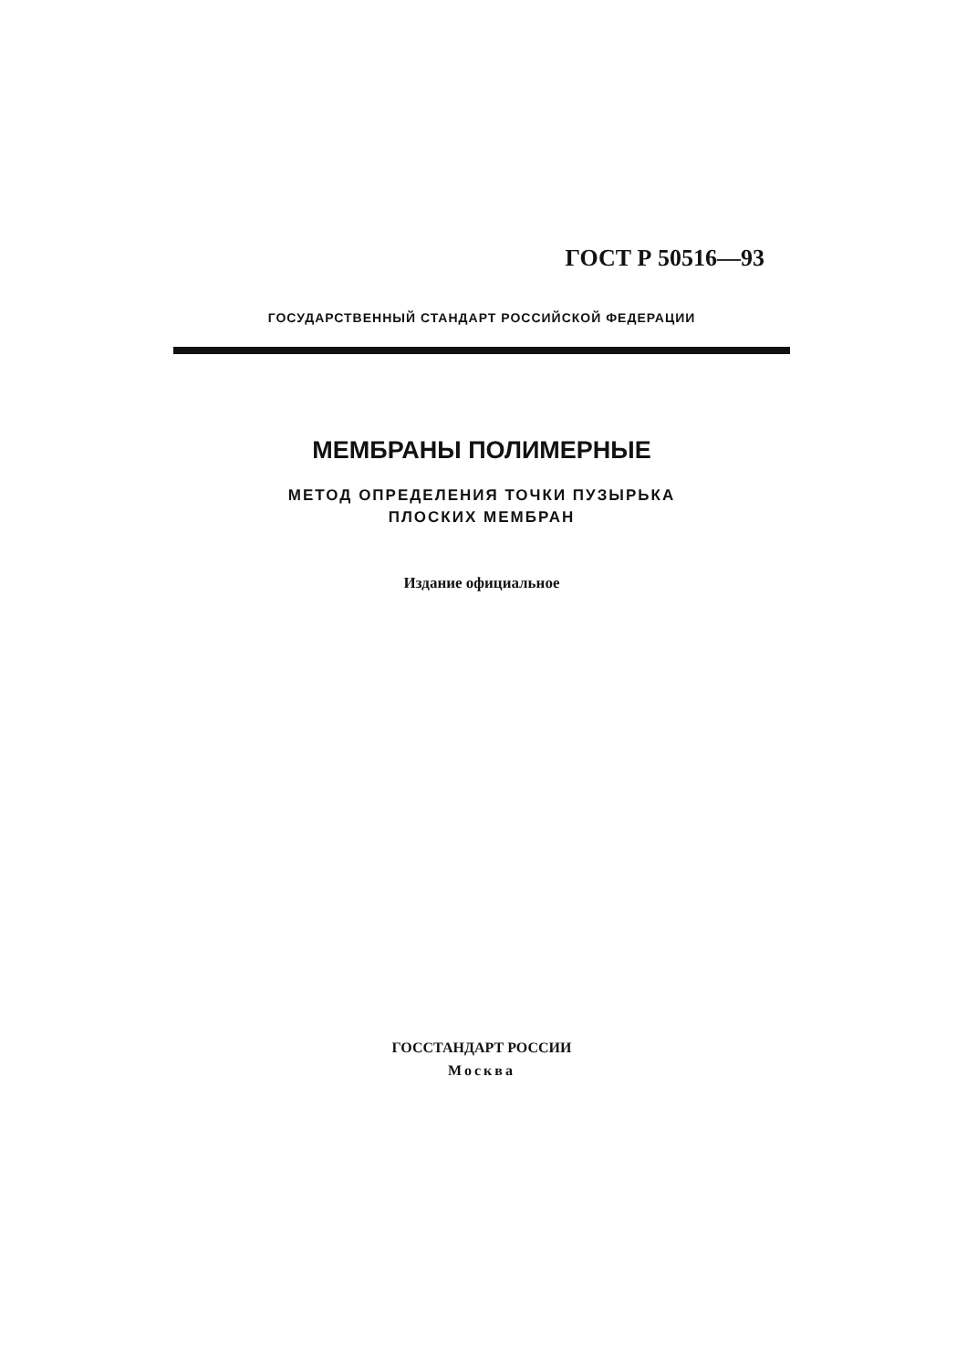ГОСТ Р 50516—93
ГОСУДАРСТВЕННЫЙ СТАНДАРТ РОССИЙСКОЙ ФЕДЕРАЦИИ
МЕМБРАНЫ ПОЛИМЕРНЫЕ
МЕТОД ОПРЕДЕЛЕНИЯ ТОЧКИ ПУЗЫРЬКА
ПЛОСКИХ МЕМБРАН
Издание официальное
ГОССТАНДАРТ РОССИИ
Москва